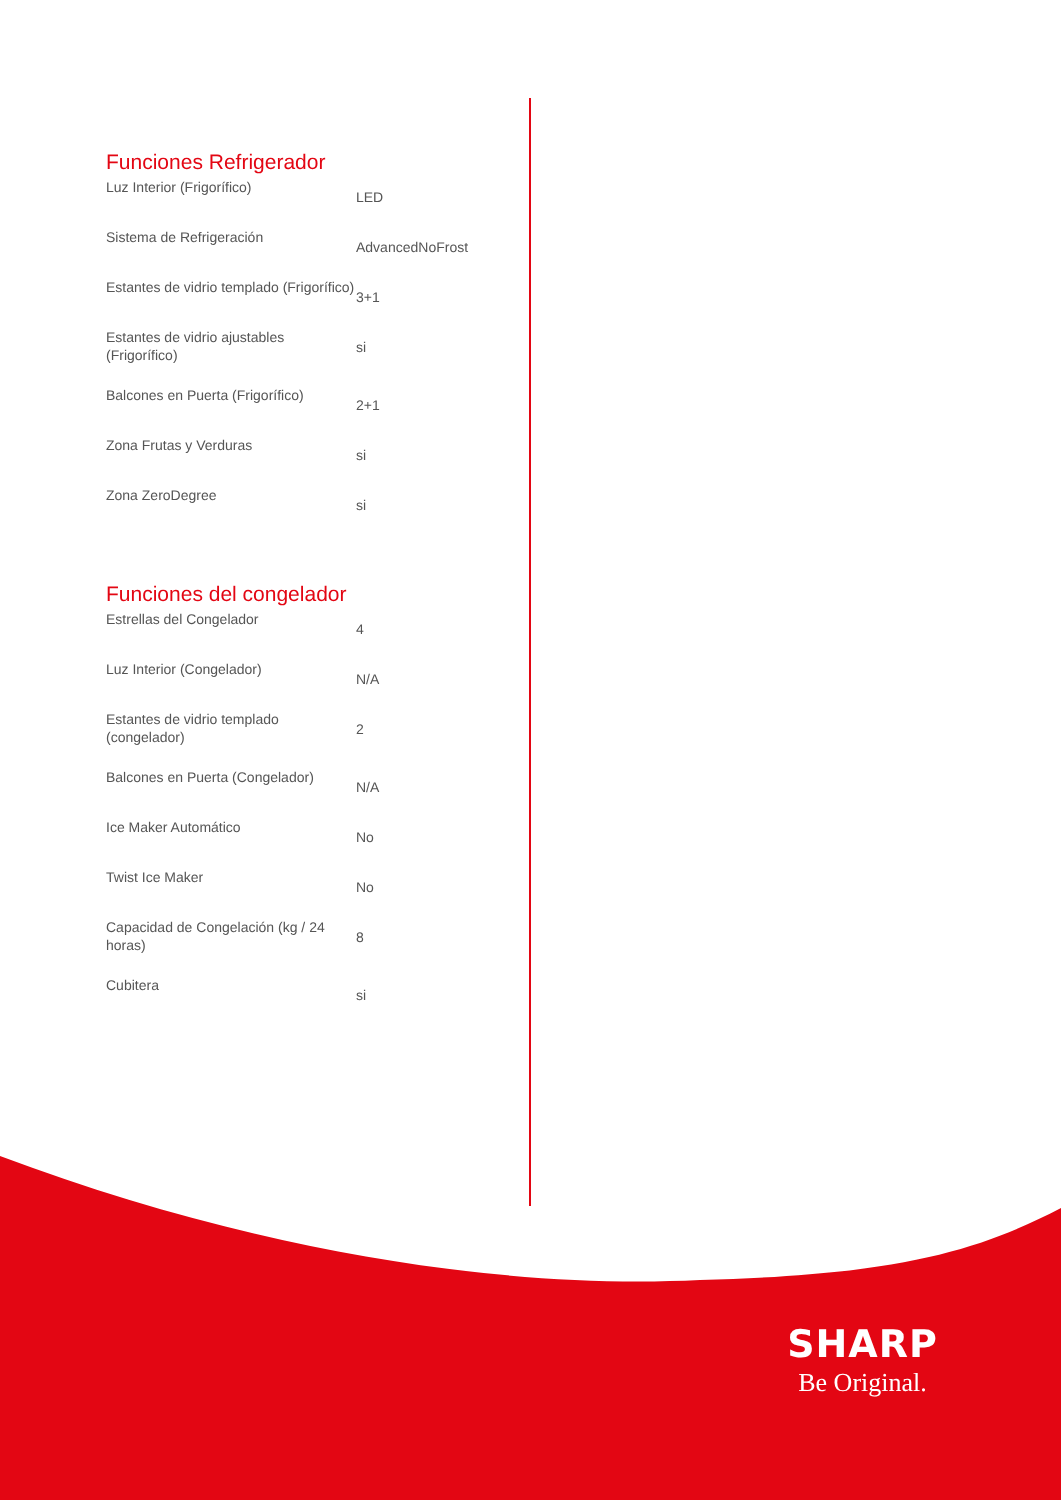Funciones Refrigerador
| Luz Interior (Frigorífico) | LED |
| Sistema de Refrigeración | AdvancedNoFrost |
| Estantes de vidrio templado (Frigorífico) | 3+1 |
| Estantes de vidrio ajustables (Frigorífico) | si |
| Balcones en Puerta (Frigorífico) | 2+1 |
| Zona Frutas y Verduras | si |
| Zona ZeroDegree | si |
Funciones del congelador
| Estrellas del Congelador | 4 |
| Luz Interior (Congelador) | N/A |
| Estantes de vidrio templado (congelador) | 2 |
| Balcones en Puerta (Congelador) | N/A |
| Ice Maker Automático | No |
| Twist Ice Maker | No |
| Capacidad de Congelación (kg / 24 horas) | 8 |
| Cubitera | si |
SHARP
Be Original.